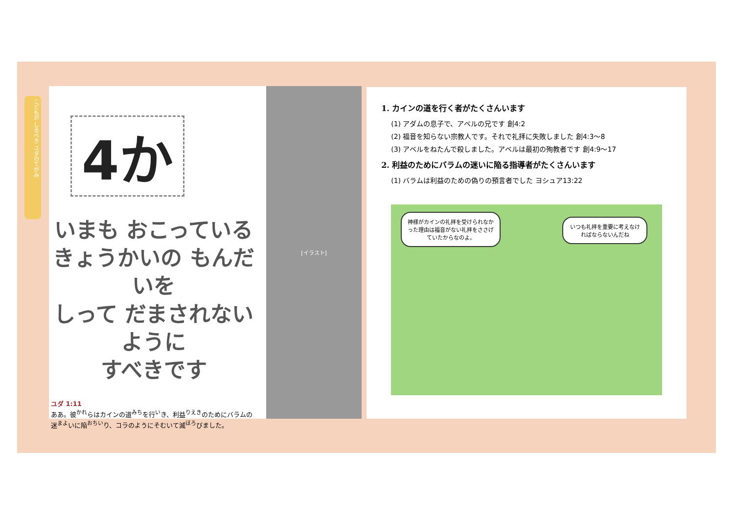こどもが しるべき ユダのてがみ
4か
いまも おこっている
きょうかいの もんだいを
しって だまされないように
すべきです
ユダ 1:11
ああ。彼<sup>かれ</sup>らはカインの道<sup>みち</sup>を行<sup>い</sup>き、利益<sup>りえき</sup>のためにバラムの迷<sup>まよ</sup>いに陥<sup>おちい</sup>り、コラのようにそむいて滅<sup>ほろ</sup>びました。
[イラスト]
1. カインの道を行く者がたくさんいます
(1) アダムの息子で、アベルの兄です 創4:2
(2) 福音を知らない宗教人です。それで礼拝に失敗しました 創4:3〜8
(3) アベルをねたんで殺しました。アベルは最初の殉教者です 創4:9〜17
2. 利益のためにバラムの迷いに陥る指導者がたくさんいます
(1) バラムは利益のための偽りの預言者でした ヨシュア13:22
神様がカインの礼拝を受けられなかった理由は福音がない礼拝をささげていたからなのよ。
いつも礼拝を重要に考えなければならないんだね